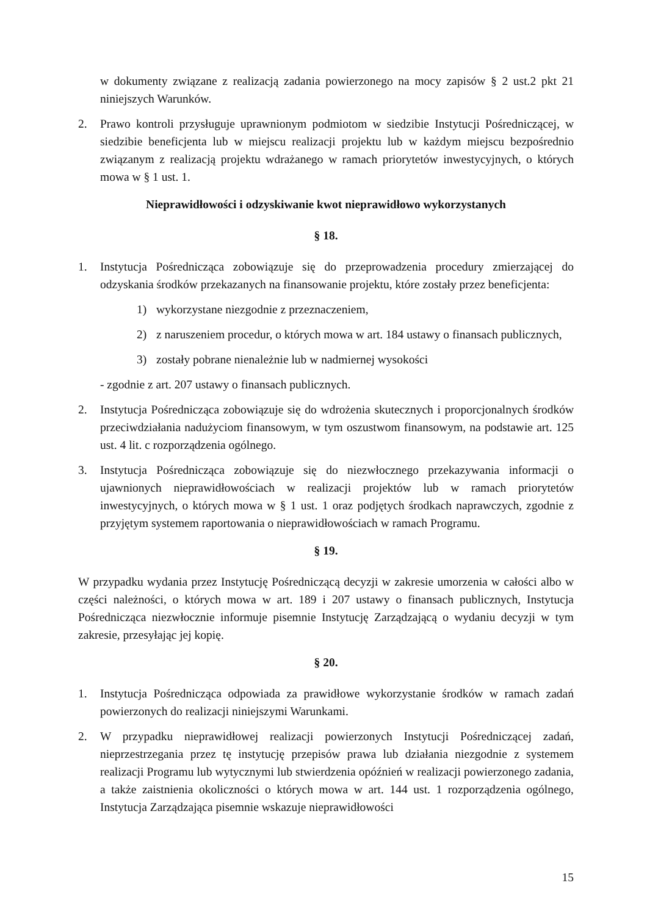w dokumenty związane z realizacją zadania powierzonego na mocy zapisów § 2 ust.2 pkt 21 niniejszych Warunków.
2. Prawo kontroli przysługuje uprawnionym podmiotom w siedzibie Instytucji Pośredniczącej, w siedzibie beneficjenta lub w miejscu realizacji projektu lub w każdym miejscu bezpośrednio związanym z realizacją projektu wdrażanego w ramach priorytetów inwestycyjnych, o których mowa w § 1 ust. 1.
Nieprawidłowości i odzyskiwanie kwot nieprawidłowo wykorzystanych
§ 18.
1. Instytucja Pośrednicząca zobowiązuje się do przeprowadzenia procedury zmierzającej do odzyskania środków przekazanych na finansowanie projektu, które zostały przez beneficjenta:
1) wykorzystane niezgodnie z przeznaczeniem,
2) z naruszeniem procedur, o których mowa w art. 184 ustawy o finansach publicznych,
3) zostały pobrane nienależnie lub w nadmiernej wysokości
- zgodnie z art. 207 ustawy o finansach publicznych.
2. Instytucja Pośrednicząca zobowiązuje się do wdrożenia skutecznych i proporcjonalnych środków przeciwdziałania nadużyciom finansowym, w tym oszustwom finansowym, na podstawie art. 125 ust. 4 lit. c rozporządzenia ogólnego.
3. Instytucja Pośrednicząca zobowiązuje się do niezwłocznego przekazywania informacji o ujawnionych nieprawidłowościach w realizacji projektów lub w ramach priorytetów inwestycyjnych, o których mowa w § 1 ust. 1 oraz podjętych środkach naprawczych, zgodnie z przyjętym systemem raportowania o nieprawidłowościach w ramach Programu.
§ 19.
W przypadku wydania przez Instytucję Pośredniczącą decyzji w zakresie umorzenia w całości albo w części należności, o których mowa w art. 189 i 207 ustawy o finansach publicznych, Instytucja Pośrednicząca niezwłocznie informuje pisemnie Instytucję Zarządzającą o wydaniu decyzji w tym zakresie, przesyłając jej kopię.
§ 20.
1. Instytucja Pośrednicząca odpowiada za prawidłowe wykorzystanie środków w ramach zadań powierzonych do realizacji niniejszymi Warunkami.
2. W przypadku nieprawidłowej realizacji powierzonych Instytucji Pośredniczącej zadań, nieprzestrzegania przez tę instytucję przepisów prawa lub działania niezgodnie z systemem realizacji Programu lub wytycznymi lub stwierdzenia opóźnień w realizacji powierzonego zadania, a także zaistnienia okoliczności o których mowa w art. 144 ust. 1 rozporządzenia ogólnego, Instytucja Zarządzająca pisemnie wskazuje nieprawidłowości
15